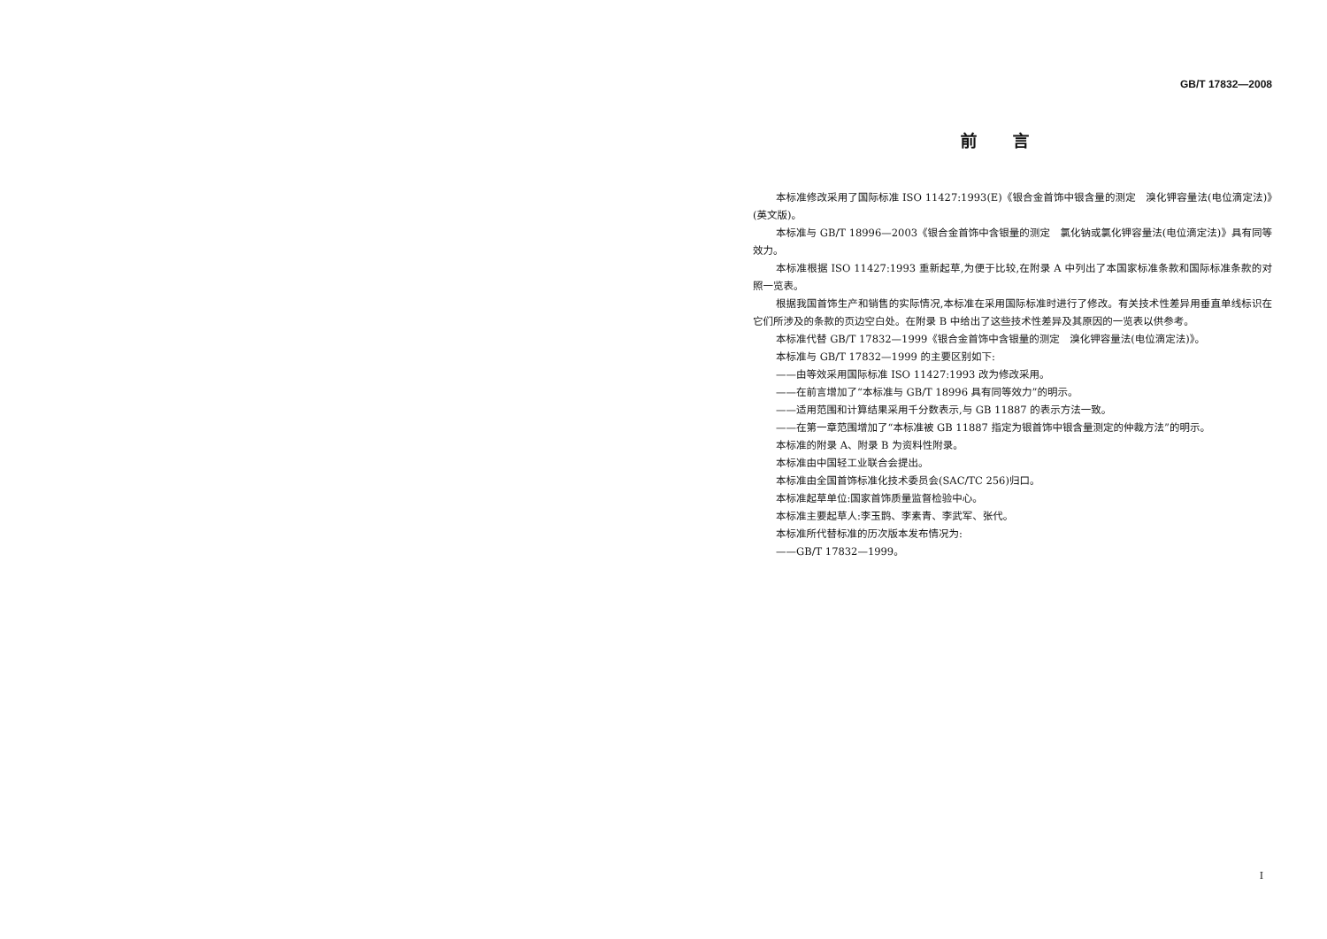GB/T 17832—2008
前言
本标准修改采用了国际标准 ISO 11427:1993(E)《银合金首饰中银含量的测定　溴化钾容量法(电位滴定法)》(英文版)。
本标准与 GB/T 18996—2003《银合金首饰中含银量的测定　氯化钠或氯化钾容量法(电位滴定法)》具有同等效力。
本标准根据 ISO 11427:1993 重新起草,为便于比较,在附录 A 中列出了本国家标准条款和国际标准条款的对照一览表。
根据我国首饰生产和销售的实际情况,本标准在采用国际标准时进行了修改。有关技术性差异用垂直单线标识在它们所涉及的条款的页边空白处。在附录 B 中给出了这些技术性差异及其原因的一览表以供参考。
本标准代替 GB/T 17832—1999《银合金首饰中含银量的测定　溴化钾容量法(电位滴定法)》。
本标准与 GB/T 17832—1999 的主要区别如下:
——由等效采用国际标准 ISO 11427:1993 改为修改采用。
——在前言增加了“本标准与 GB/T 18996 具有同等效力”的明示。
——适用范围和计算结果采用千分数表示,与 GB 11887 的表示方法一致。
——在第一章范围增加了“本标准被 GB 11887 指定为银首饰中银含量测定的仲裁方法”的明示。
本标准的附录 A、附录 B 为资料性附录。
本标准由中国轻工业联合会提出。
本标准由全国首饰标准化技术委员会(SAC/TC 256)归口。
本标准起草单位:国家首饰质量监督检验中心。
本标准主要起草人:李玉鹍、李素青、李武军、张代。
本标准所代替标准的历次版本发布情况为:
——GB/T 17832—1999。
I